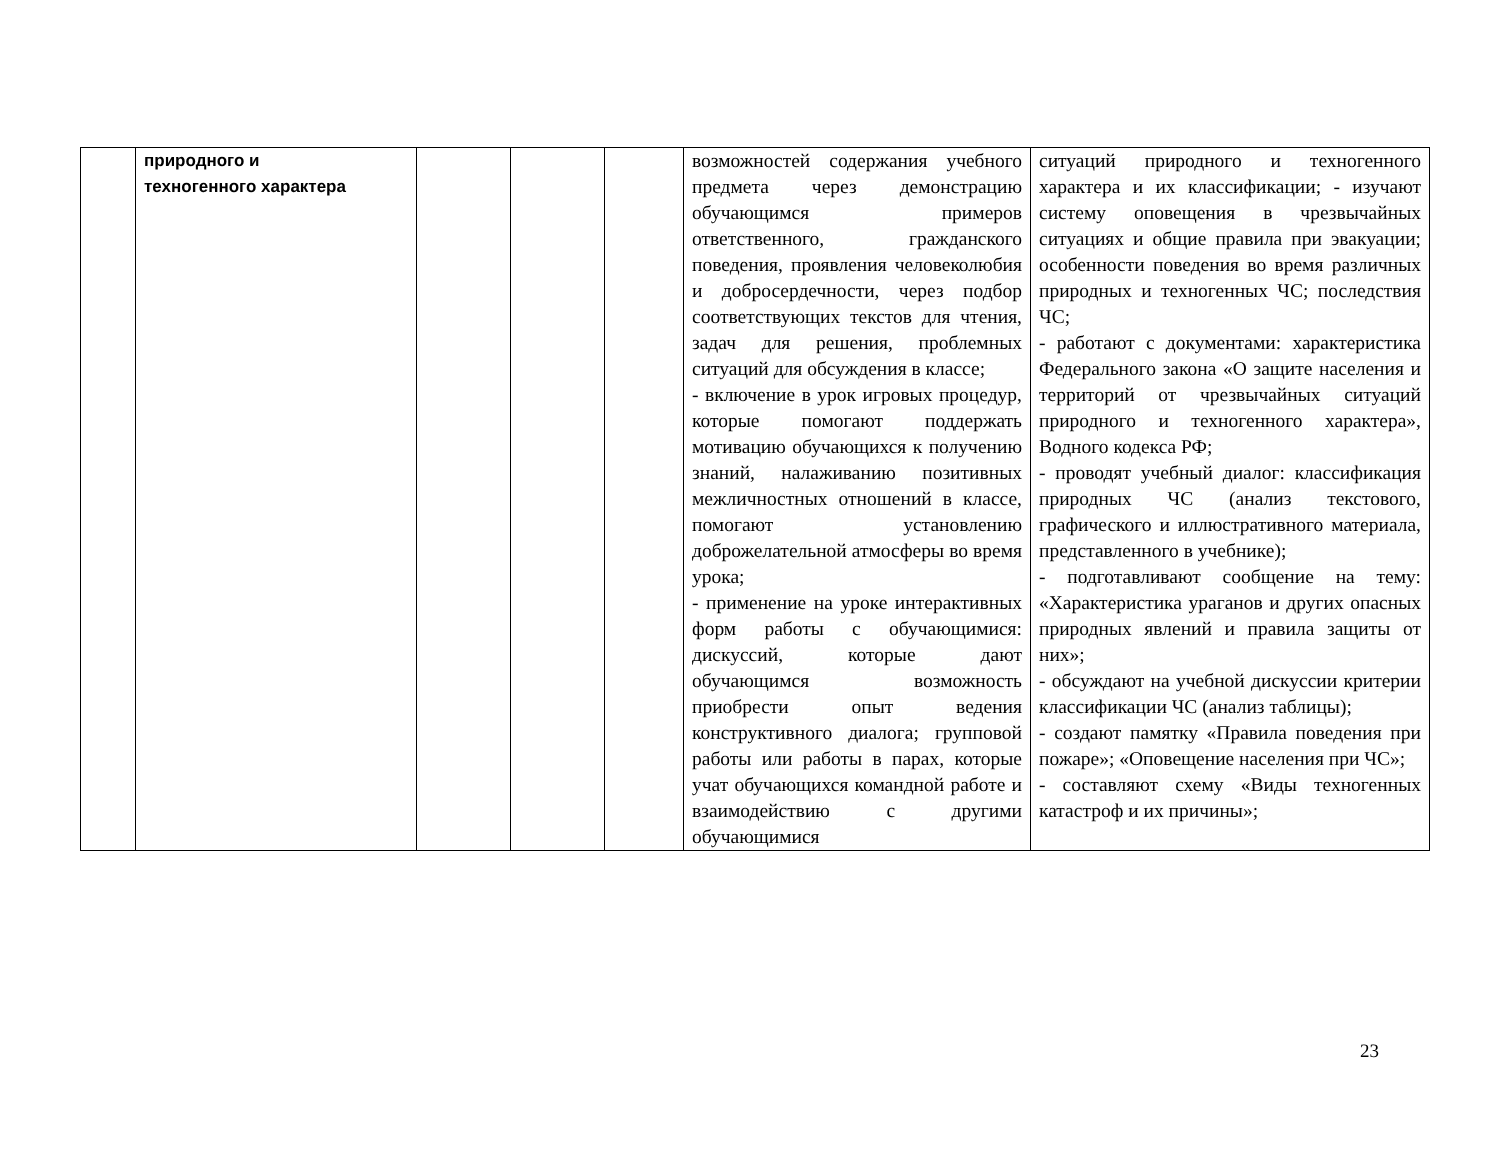| | природного и техногенного характера | | | | возможностей содержания учебного предмета через демонстрацию обучающимся примеров ответственного, гражданского поведения, проявления человеколюбия и добросердечности, через подбор соответствующих текстов для чтения, задач для решения, проблемных ситуаций для обсуждения в классе; - включение в урок игровых процедур, которые помогают поддержать мотивацию обучающихся к получению знаний, налаживанию позитивных межличностных отношений в классе, помогают установлению доброжелательной атмосферы во время урока; - применение на уроке интерактивных форм работы с обучающимися: дискуссий, которые дают обучающимся возможность приобрести опыт ведения конструктивного диалога; групповой работы или работы в парах, которые учат обучающихся командной работе и взаимодействию с другими обучающимися | ситуаций природного и техногенного характера и их классификации; - изучают систему оповещения в чрезвычайных ситуациях и общие правила при эвакуации; особенности поведения во время различных природных и техногенных ЧС; последствия ЧС; - работают с документами: характеристика Федерального закона «О защите населения и территорий от чрезвычайных ситуаций природного и техногенного характера», Водного кодекса РФ; - проводят учебный диалог: классификация природных ЧС (анализ текстового, графического и иллюстративного материала, представленного в учебнике); - подготавливают сообщение на тему: «Характеристика ураганов и других опасных природных явлений и правила защиты от них»; - обсуждают на учебной дискуссии критерии классификации ЧС (анализ таблицы); - создают памятку «Правила поведения при пожаре»; «Оповещение населения при ЧС»; - составляют схему «Виды техногенных катастроф и их причины»; |
23